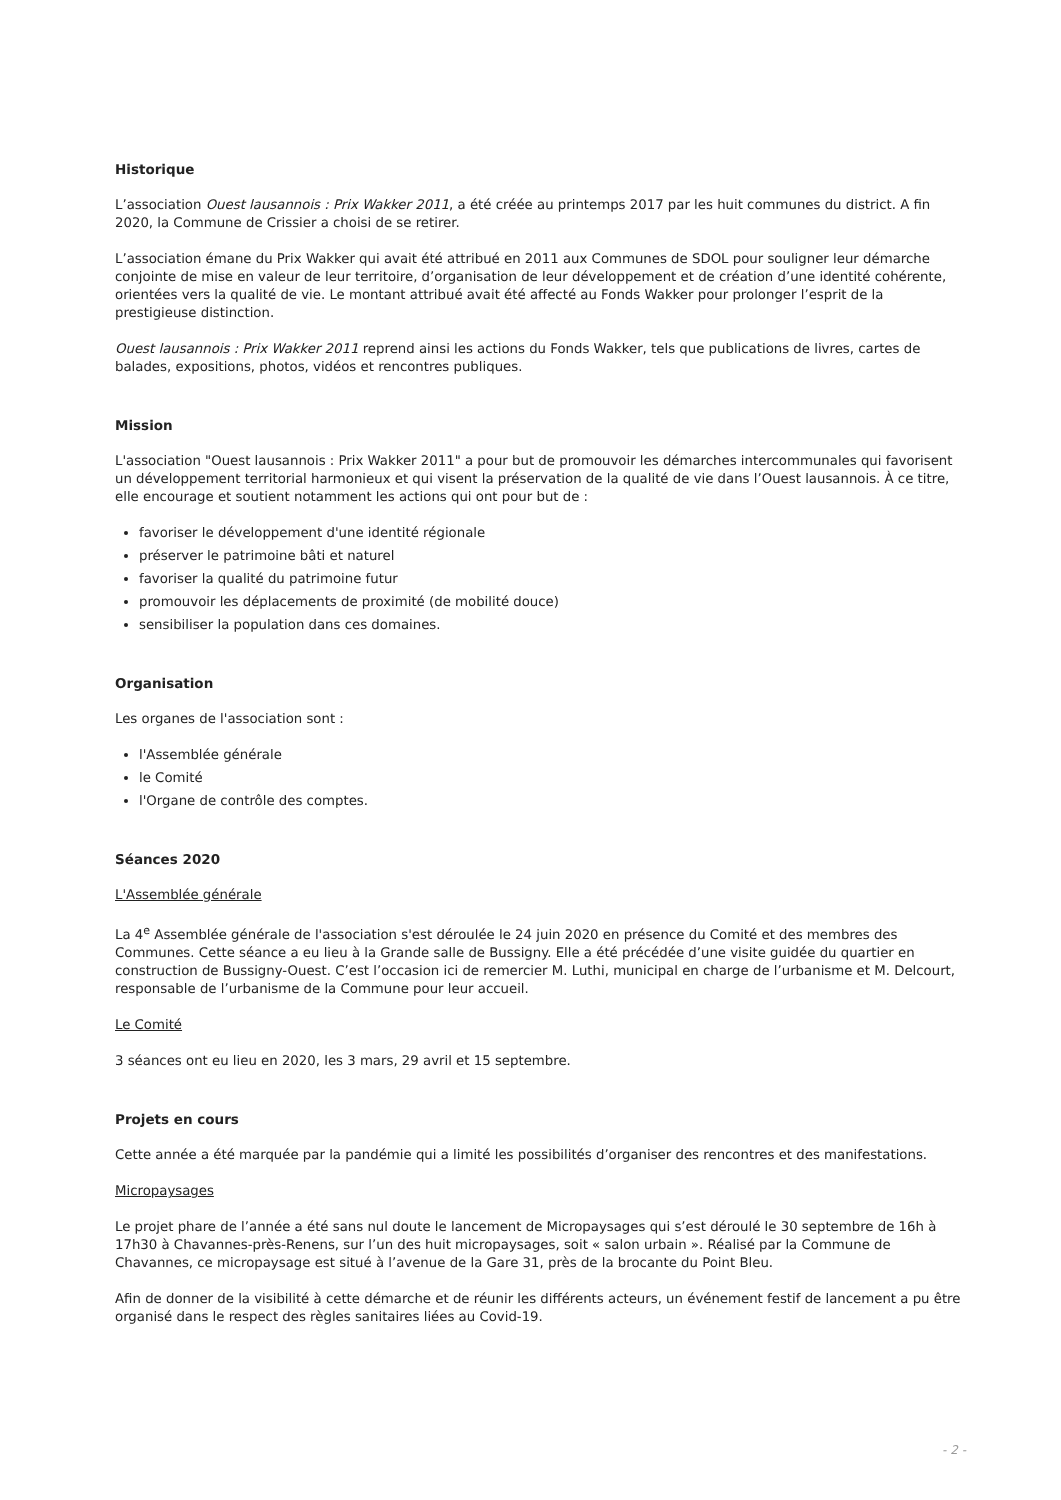Historique
L’association Ouest lausannois : Prix Wakker 2011, a été créée au printemps 2017 par les huit communes du district. A fin 2020, la Commune de Crissier a choisi de se retirer.
L’association émane du Prix Wakker qui avait été attribué en 2011 aux Communes de SDOL pour souligner leur démarche conjointe de mise en valeur de leur territoire, d’organisation de leur développement et de création d’une identité cohérente, orientées vers la qualité de vie. Le montant attribué avait été affecté au Fonds Wakker pour prolonger l’esprit de la prestigieuse distinction.
Ouest lausannois : Prix Wakker 2011 reprend ainsi les actions du Fonds Wakker, tels que publications de livres, cartes de balades, expositions, photos, vidéos et rencontres publiques.
Mission
L'association "Ouest lausannois : Prix Wakker 2011" a pour but de promouvoir les démarches intercommunales qui favorisent un développement territorial harmonieux et qui visent la préservation de la qualité de vie dans l’Ouest lausannois. À ce titre, elle encourage et soutient notamment les actions qui ont pour but de :
favoriser le développement d'une identité régionale
préserver le patrimoine bâti et naturel
favoriser la qualité du patrimoine futur
promouvoir les déplacements de proximité (de mobilité douce)
sensibiliser la population dans ces domaines.
Organisation
Les organes de l'association sont :
l'Assemblée générale
le Comité
l'Organe de contrôle des comptes.
Séances 2020
L'Assemblée générale
La 4<sup>e</sup> Assemblée générale de l'association s'est déroulée le 24 juin 2020 en présence du Comité et des membres des Communes. Cette séance a eu lieu à la Grande salle de Bussigny. Elle a été précédée d’une visite guidée du quartier en construction de Bussigny-Ouest. C’est l’occasion ici de remercier M. Luthi, municipal en charge de l’urbanisme et M. Delcourt, responsable de l’urbanisme de la Commune pour leur accueil.
Le Comité
3 séances ont eu lieu en 2020, les 3 mars, 29 avril et 15 septembre.
Projets en cours
Cette année a été marquée par la pandémie qui a limité les possibilités d’organiser des rencontres et des manifestations.
Micropaysages
Le projet phare de l’année a été sans nul doute le lancement de Micropaysages qui s’est déroulé le 30 septembre de 16h à 17h30 à Chavannes-près-Renens, sur l’un des huit micropaysages, soit « salon urbain ». Réalisé par la Commune de Chavannes, ce micropaysage est situé à l’avenue de la Gare 31, près de la brocante du Point Bleu.
Afin de donner de la visibilité à cette démarche et de réunir les différents acteurs, un événement festif de lancement a pu être organisé dans le respect des règles sanitaires liées au Covid-19.
- 2 -